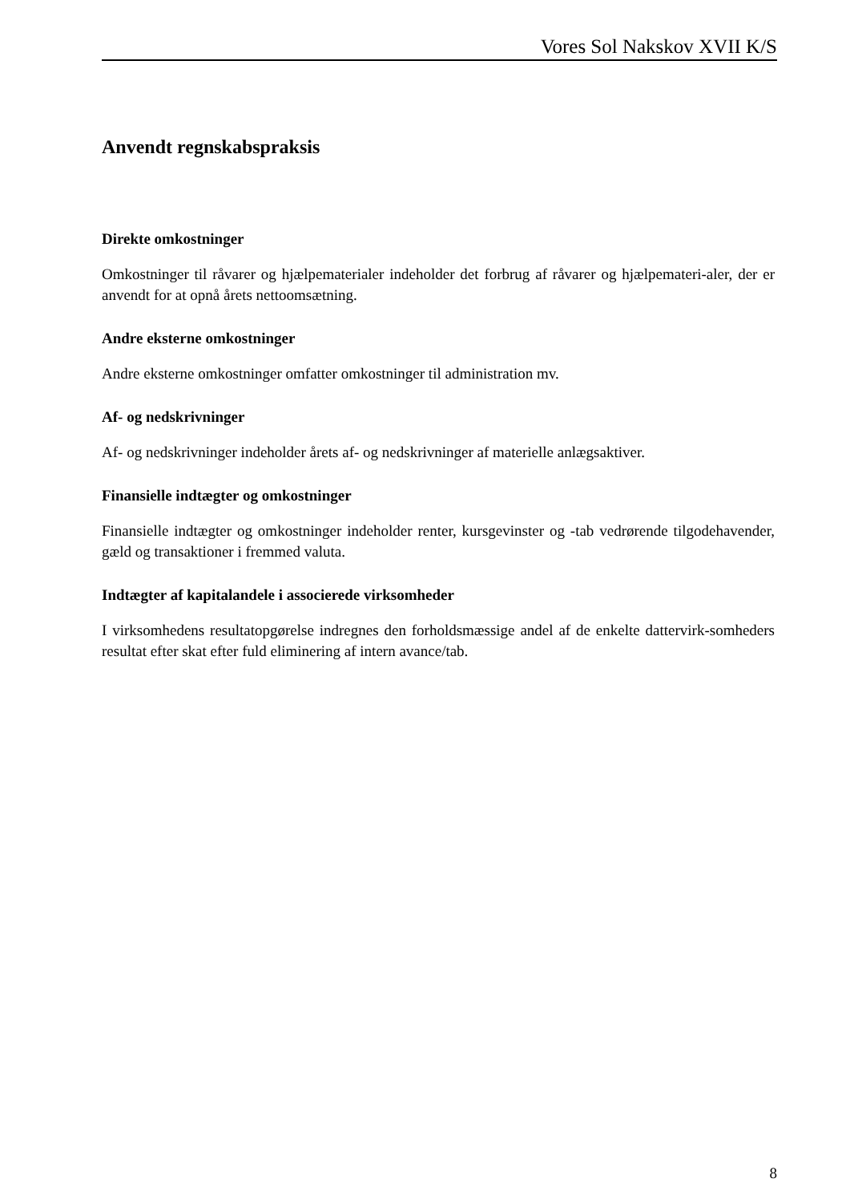Vores Sol Nakskov XVII K/S
Anvendt regnskabspraksis
Direkte omkostninger
Omkostninger til råvarer og hjælpematerialer indeholder det forbrug af råvarer og hjælpemateri-aler, der er anvendt for at opnå årets nettoomsætning.
Andre eksterne omkostninger
Andre eksterne omkostninger omfatter omkostninger til administration mv.
Af- og nedskrivninger
Af- og nedskrivninger indeholder årets af- og nedskrivninger af materielle anlægsaktiver.
Finansielle indtægter og omkostninger
Finansielle indtægter og omkostninger indeholder renter, kursgevinster og -tab vedrørende tilgodehavender, gæld og transaktioner i fremmed valuta.
Indtægter af kapitalandele i associerede virksomheder
I virksomhedens resultatopgørelse indregnes den forholdsmæssige andel af de enkelte dattervirk-somheders resultat efter skat efter fuld eliminering af intern avance/tab.
8